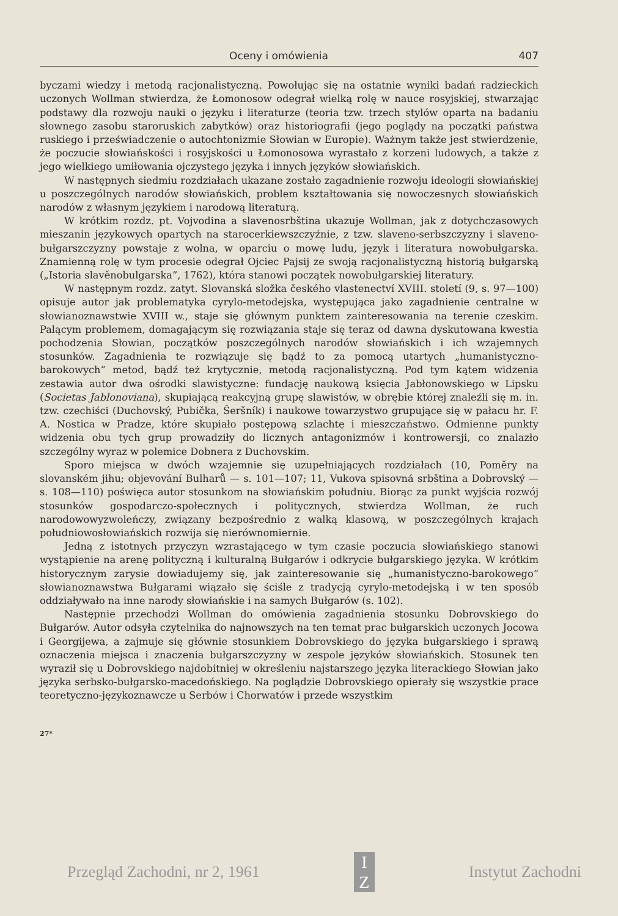Oceny i omówienia 407
byczami wiedzy i metodą racjonalistyczną. Powołując się na ostatnie wyniki badań radzieckich uczonych Wollman stwierdza, że Łomonosow odegrał wielką rolę w nauce rosyjskiej, stwarzając podstawy dla rozwoju nauki o języku i literaturze (teoria tzw. trzech stylów oparta na badaniu słownego zasobu staroruskich zabytków) oraz historiografii (jego poglądy na początki państwa ruskiego i przeświadczenie o autochtonizmie Słowian w Europie). Ważnym także jest stwierdzenie, że poczucie słowiańskości i rosyjskości u Łomonosowa wyrastało z korzeni ludowych, a także z jego wielkiego umiłowania ojczystego języka i innych języków słowiańskich.
W następnych siedmiu rozdziałach ukazane zostało zagadnienie rozwoju ideologii słowiańskiej u poszczególnych narodów słowiańskich, problem kształtowania się nowoczesnych słowiańskich narodów z własnym językiem i narodową literaturą.
W krótkim rozdz. pt. Vojvodina a slavenosrbština ukazuje Wollman, jak z dotychczasowych mieszanin językowych opartych na starocerkiewszczyźnie, z tzw. slaveno-serbszczyzny i slaveno-bułgarszczyzny powstaje z wolna, w oparciu o mowę ludu, język i literatura nowobułgarska. Znamienną rolę w tym procesie odegrał Ojciec Pajsij ze swoją racjonalistyczną historią bułgarską („Istoria slavěnobulgarska”, 1762), która stanowi początek nowobułgarskiej literatury.
W następnym rozdz. zatyt. Slovanská složka českého vlastenectví XVIII. století (9, s. 97—100) opisuje autor jak problematyka cyrylo-metodejska, występująca jako zagadnienie centralne w słowianoznawstwie XVIII w., staje się głównym punktem zainteresowania na terenie czeskim. Palącym problemem, domagającym się rozwiązania staje się teraz od dawna dyskutowana kwestia pochodzenia Słowian, początków poszczególnych narodów słowiańskich i ich wzajemnych stosunków. Zagadnienia te rozwiązuje się bądź to za pomocą utartych „humanistyczno-barokowych” metod, bądź też krytycznie, metodą racjonalistyczną. Pod tym kątem widzenia zestawia autor dwa ośrodki slawistyczne: fundację naukową księcia Jabłonowskiego w Lipsku (Societas Jablonoviana), skupiającą reakcyjną grupę slawistów, w obrębie której znaleźli się m. in. tzw. czechiści (Duchovský, Pubička, Šeršník) i naukowe towarzystwo grupujące się w pałacu hr. F. A. Nostica w Pradze, które skupiało postępową szlachtę i mieszczaństwo. Odmienne punkty widzenia obu tych grup prowadziły do licznych antagonizmów i kontrowersji, co znalazło szczególny wyraz w polemice Dobnera z Duchovskim.
Sporo miejsca w dwóch wzajemnie się uzupełniających rozdziałach (10, Poměry na slovanském jihu; objevování Bulharů — s. 101—107; 11, Vukova spisovná srbština a Dobrovský — s. 108—110) poświęca autor stosunkom na słowiańskim południu. Biorąc za punkt wyjścia rozwój stosunków gospodarczo-społecznych i politycznych, stwierdza Wollman, że ruch narodowowyzwoleńczy, związany bezpośrednio z walką klasową, w poszczególnych krajach południowosłowiańskich rozwija się nierównomiernie.
Jedną z istotnych przyczyn wzrastającego w tym czasie poczucia słowiańskiego stanowi wystąpienie na arenę polityczną i kulturalną Bułgarów i odkrycie bułgarskiego języka. W krótkim historycznym zarysie dowiadujemy się, jak zainteresowanie się „humanistyczno-barokowego” słowianoznawstwa Bułgarami wiązało się ściśle z tradycją cyrylo-metodejską i w ten sposób oddziaływało na inne narody słowiańskie i na samych Bułgarów (s. 102).
Następnie przechodzi Wollman do omówienia zagadnienia stosunku Dobrovskiego do Bułgarów. Autor odsyła czytelnika do najnowszych na ten temat prac bułgarskich uczonych Jocowa i Georgijewa, a zajmuje się głównie stosunkiem Dobrovskiego do języka bułgarskiego i sprawą oznaczenia miejsca i znaczenia bułgarszczyzny w zespole języków słowiańskich. Stosunek ten wyraził się u Dobrovskiego najdobitniej w określeniu najstarszego języka literackiego Słowian jako języka serbsko-bułgarsko-macedońskiego. Na poglądzie Dobrovskiego opierały się wszystkie prace teoretyczno-językoznawcze u Serbów i Chorwatów i przede wszystkim
27*
Przegląd Zachodni, nr 2, 1961
I
Z
Instytut Zachodni